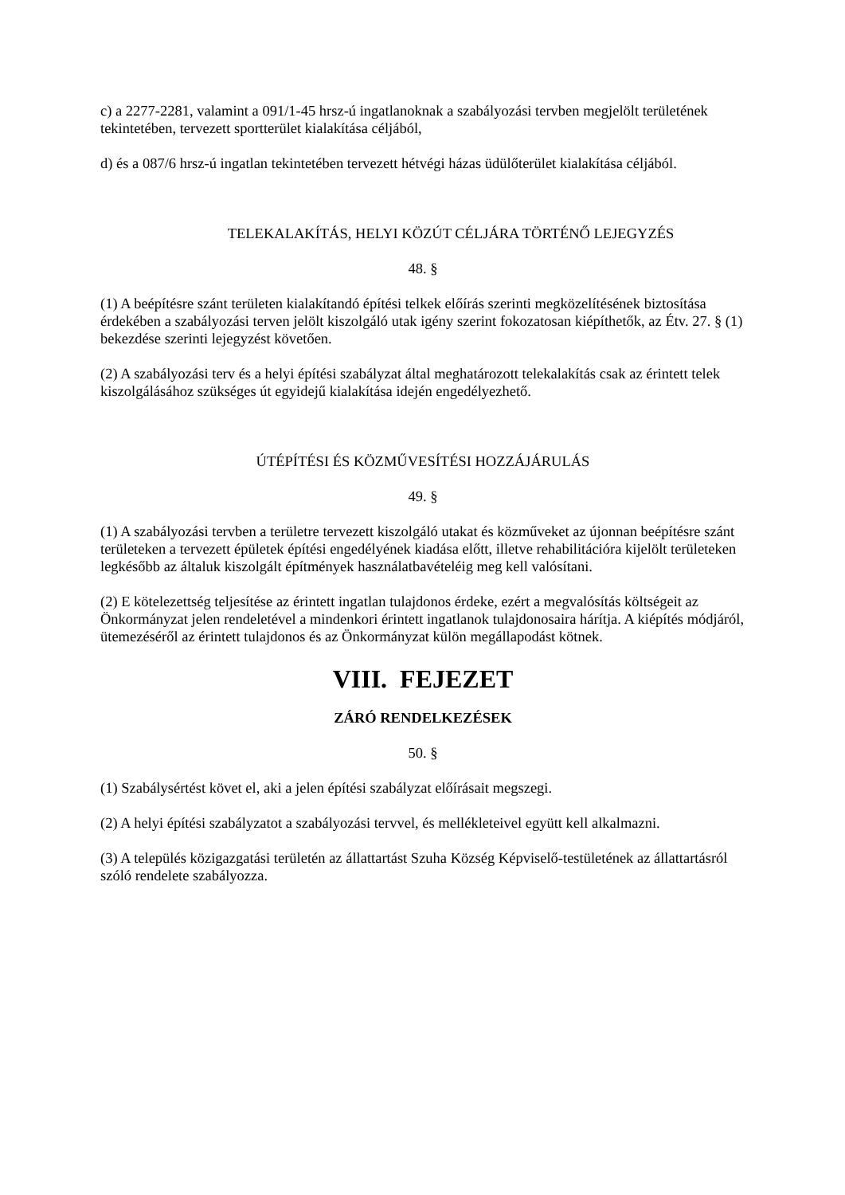c) a 2277-2281, valamint a 091/1-45 hrsz-ú ingatlanoknak a szabályozási tervben megjelölt területének tekintetében, tervezett sportterület kialakítása céljából,
d) és a 087/6 hrsz-ú ingatlan tekintetében tervezett hétvégi házas üdülőterület kialakítása céljából.
TELEKALAKÍTÁS, HELYI KÖZÚT CÉLJÁRA TÖRTÉNŐ LEJEGYZÉS
48. §
(1) A beépítésre szánt területen kialakítandó építési telkek előírás szerinti megközelítésének biztosítása érdekében a szabályozási terven jelölt kiszolgáló utak igény szerint fokozatosan kiépíthetők, az Étv. 27. § (1) bekezdése szerinti lejegyzést követően.
(2) A szabályozási terv és a helyi építési szabályzat által meghatározott telekalakítás csak az érintett telek kiszolgálásához szükséges út egyidejű kialakítása idején engedélyezhető.
ÚTÉPÍTÉSI ÉS KÖZMŰVESÍTÉSI HOZZÁJÁRULÁS
49. §
(1) A szabályozási tervben a területre tervezett kiszolgáló utakat és közműveket az újonnan beépítésre szánt területeken a tervezett épületek építési engedélyének kiadása előtt, illetve rehabilitációra kijelölt területeken legkésőbb az általuk kiszolgált építmények használatbavételéig meg kell valósítani.
(2) E kötelezettség teljesítése az érintett ingatlan tulajdonos érdeke, ezért a megvalósítás költségeit az Önkormányzat jelen rendeletével a mindenkori érintett ingatlanok tulajdonosaira hárítja. A kiépítés módjáról, ütemezéséről az érintett tulajdonos és az Önkormányzat külön megállapodást kötnek.
VIII. FEJEZET
ZÁRÓ RENDELKEZÉSEK
50. §
(1) Szabálysértést követ el, aki a jelen építési szabályzat előírásait megszegi.
(2) A helyi építési szabályzatot a szabályozási tervvel, és mellékleteivel együtt kell alkalmazni.
(3) A település közigazgatási területén az állattartást Szuha Község Képviselő-testületének az állattartásról szóló rendelete szabályozza.